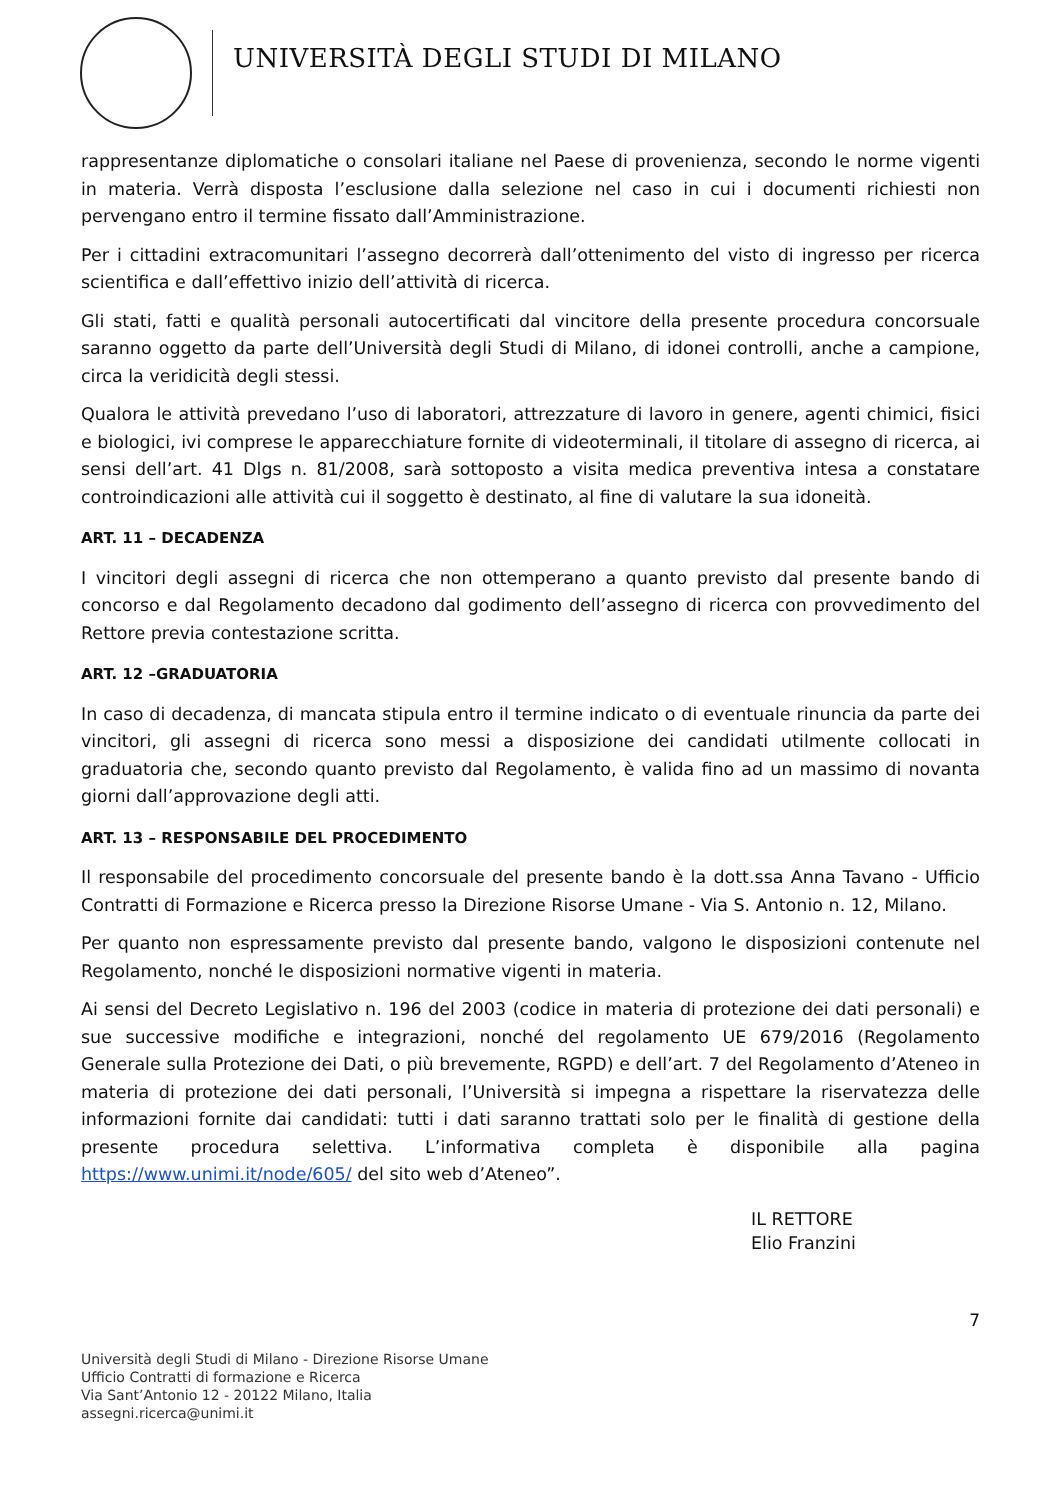UNIVERSITÀ DEGLI STUDI DI MILANO
rappresentanze diplomatiche o consolari italiane nel Paese di provenienza, secondo le norme vigenti in materia. Verrà disposta l’esclusione dalla selezione nel caso in cui i documenti richiesti non pervengano entro il termine fissato dall’Amministrazione.
Per i cittadini extracomunitari l’assegno decorrerà dall’ottenimento del visto di ingresso per ricerca scientifica e dall’effettivo inizio dell’attività di ricerca.
Gli stati, fatti e qualità personali autocertificati dal vincitore della presente procedura concorsuale saranno oggetto da parte dell’Università degli Studi di Milano, di idonei controlli, anche a campione, circa la veridicità degli stessi.
Qualora le attività prevedano l’uso di laboratori, attrezzature di lavoro in genere, agenti chimici, fisici e biologici, ivi comprese le apparecchiature fornite di videoterminali, il titolare di assegno di ricerca, ai sensi dell’art. 41 Dlgs n. 81/2008, sarà sottoposto a visita medica preventiva intesa a constatare controindicazioni alle attività cui il soggetto è destinato, al fine di valutare la sua idoneità.
ART. 11 – DECADENZA
I vincitori degli assegni di ricerca che non ottemperano a quanto previsto dal presente bando di concorso e dal Regolamento decadono dal godimento dell’assegno di ricerca con provvedimento del Rettore previa contestazione scritta.
ART. 12 –GRADUATORIA
In caso di decadenza, di mancata stipula entro il termine indicato o di eventuale rinuncia da parte dei vincitori, gli assegni di ricerca sono messi a disposizione dei candidati utilmente collocati in graduatoria che, secondo quanto previsto dal Regolamento, è valida fino ad un massimo di novanta giorni dall’approvazione degli atti.
ART. 13 – RESPONSABILE DEL PROCEDIMENTO
Il responsabile del procedimento concorsuale del presente bando è la dott.ssa Anna Tavano - Ufficio Contratti di Formazione e Ricerca presso la Direzione Risorse Umane - Via S. Antonio n. 12, Milano.
Per quanto non espressamente previsto dal presente bando, valgono le disposizioni contenute nel Regolamento, nonché le disposizioni normative vigenti in materia.
Ai sensi del Decreto Legislativo n. 196 del 2003 (codice in materia di protezione dei dati personali) e sue successive modifiche e integrazioni, nonché del regolamento UE 679/2016 (Regolamento Generale sulla Protezione dei Dati, o più brevemente, RGPD) e dell’art. 7 del Regolamento d’Ateneo in materia di protezione dei dati personali, l’Università si impegna a rispettare la riservatezza delle informazioni fornite dai candidati: tutti i dati saranno trattati solo per le finalità di gestione della presente procedura selettiva. L’informativa completa è disponibile alla pagina https://www.unimi.it/node/605/ del sito web d’Ateneo”.
IL RETTORE
Elio Franzini
7
Università degli Studi di Milano - Direzione Risorse Umane
Ufficio Contratti di formazione e Ricerca
Via Sant’Antonio 12 - 20122 Milano, Italia
assegni.ricerca@unimi.it